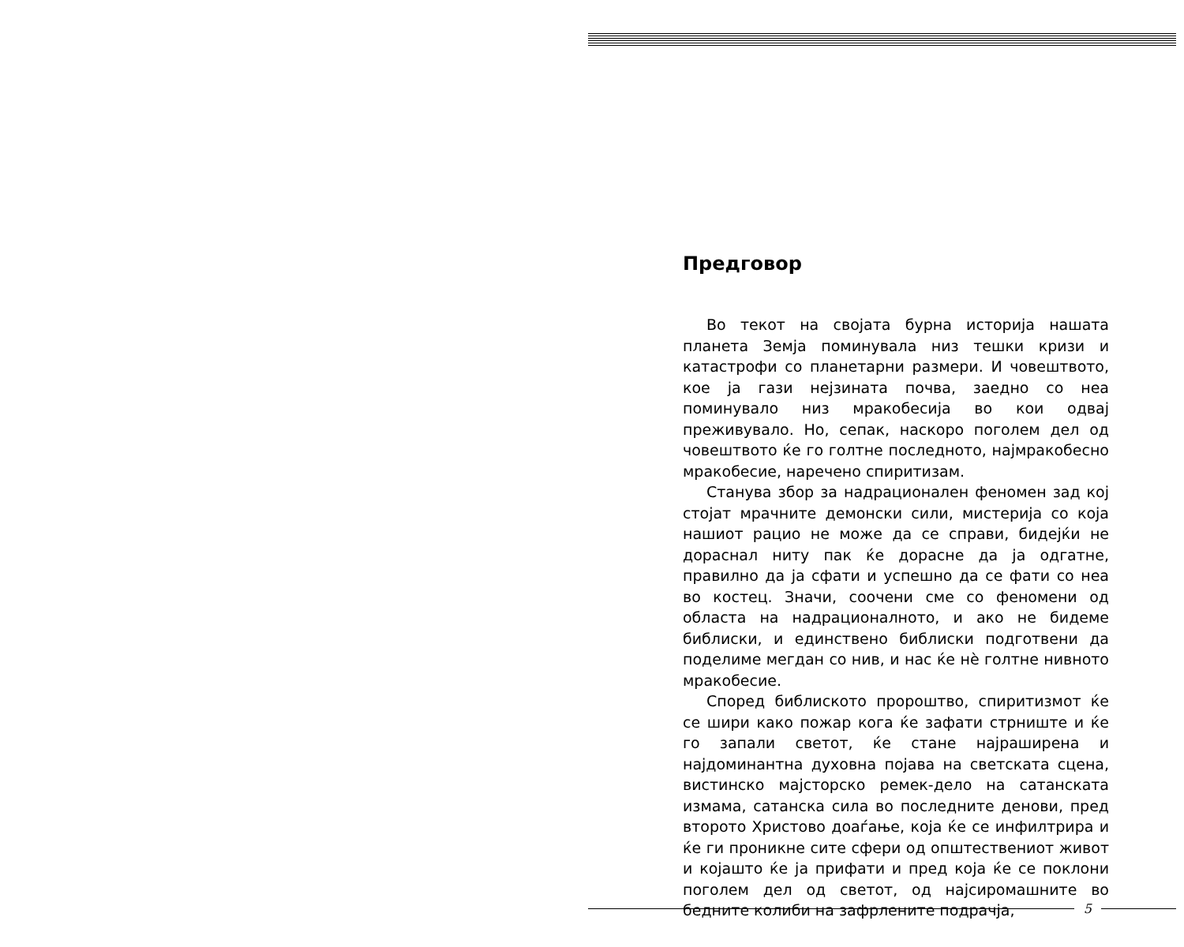Предговор
Во текот на својата бурна историја нашата планета Земја поминувала низ тешки кризи и катастрофи со планетарни размери. И човештвото, кое ја гази нејзината почва, заедно со неа поминувало низ мракобесија во кои одвај преживувало. Но, сепак, наскоро поголем дел од човештвото ќе го голтне последното, најмракобесно мракобесие, наречено спиритизам.
Станува збор за надрационален феномен зад кој стојат мрачните демонски сили, мистерија со која нашиот рацио не може да се справи, бидејќи не дораснал ниту пак ќе дорасне да ја одгатне, правилно да ја сфати и успешно да се фати со неа во костец. Значи, соочени сме со феномени од областа на надрационалното, и ако не бидеме библиски, и единствено библиски подготвени да поделиме мегдан со нив, и нас ќе нѐ голтне нивното мракобесие.
Според библиското пророштво, спиритизмот ќе се шири како пожар кога ќе зафати стрниште и ќе го запали светот, ќе стане најраширена и најдоминантна духовна појава на светската сцена, вистинско мајсторско ремек-дело на сатанската измама, сатанска сила во последните денови, пред второто Христово доаѓање, која ќе се инфилтрира и ќе ги проникне сите сфери од општествениот живот и којашто ќе ја прифати и пред која ќе се поклони поголем дел од светот, од најсиромашните во бедните колиби на зафрлените подрачја,
5